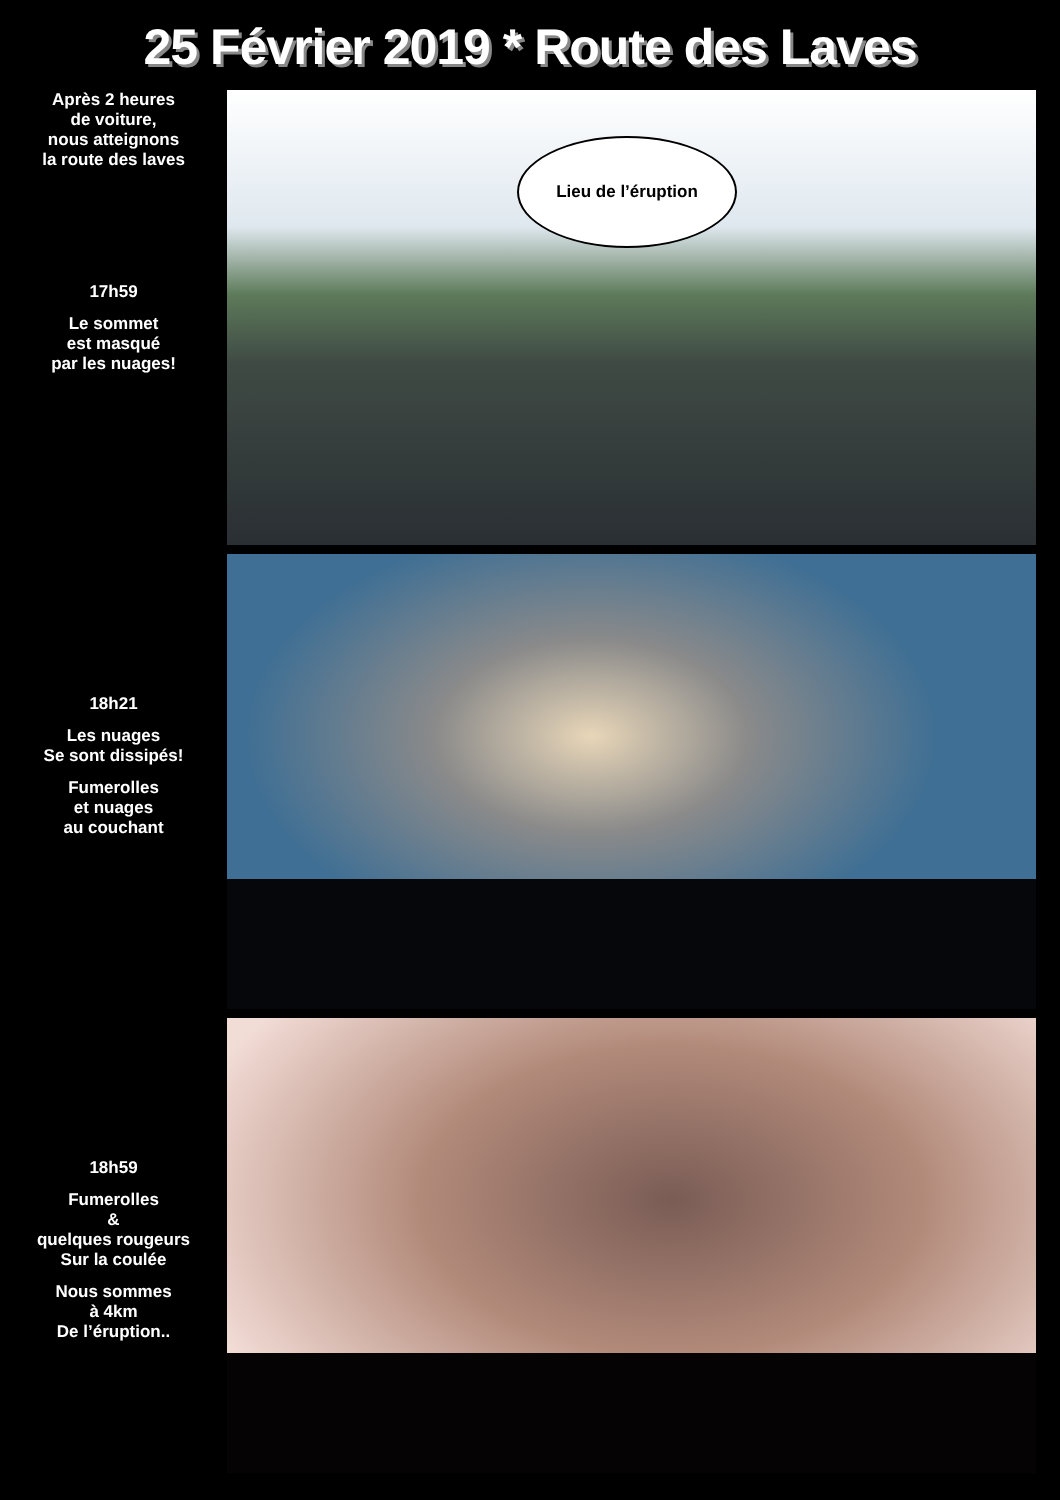25 Février 2019 * Route des Laves
Après 2 heures
de voiture,
nous atteignons
la route des laves
17h59
Le sommet
est masqué
par les nuages!
Lieu de l’éruption
18h21
Les nuages
Se sont dissipés!
Fumerolles
et nuages
au couchant
18h59
Fumerolles
&
quelques rougeurs
Sur la coulée
Nous sommes
à 4km
De l’éruption..